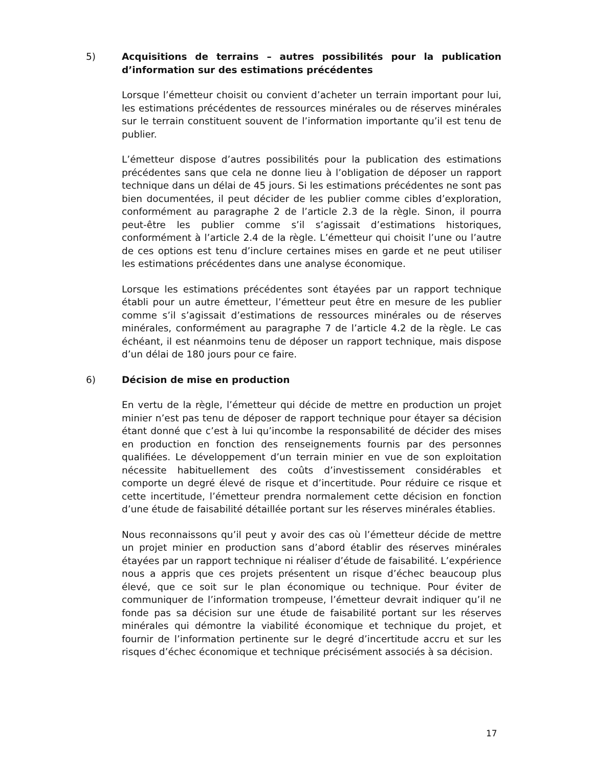5) Acquisitions de terrains – autres possibilités pour la publication d’information sur des estimations précédentes
Lorsque l’émetteur choisit ou convient d’acheter un terrain important pour lui, les estimations précédentes de ressources minérales ou de réserves minérales sur le terrain constituent souvent de l’information importante qu’il est tenu de publier.
L’émetteur dispose d’autres possibilités pour la publication des estimations précédentes sans que cela ne donne lieu à l’obligation de déposer un rapport technique dans un délai de 45 jours. Si les estimations précédentes ne sont pas bien documentées, il peut décider de les publier comme cibles d’exploration, conformément au paragraphe 2 de l’article 2.3 de la règle. Sinon, il pourra peut-être les publier comme s’il s’agissait d’estimations historiques, conformément à l’article 2.4 de la règle. L’émetteur qui choisit l’une ou l’autre de ces options est tenu d’inclure certaines mises en garde et ne peut utiliser les estimations précédentes dans une analyse économique.
Lorsque les estimations précédentes sont étayées par un rapport technique établi pour un autre émetteur, l’émetteur peut être en mesure de les publier comme s’il s’agissait d’estimations de ressources minérales ou de réserves minérales, conformément au paragraphe 7 de l’article 4.2 de la règle. Le cas échéant, il est néanmoins tenu de déposer un rapport technique, mais dispose d’un délai de 180 jours pour ce faire.
6) Décision de mise en production
En vertu de la règle, l’émetteur qui décide de mettre en production un projet minier n’est pas tenu de déposer de rapport technique pour étayer sa décision étant donné que c’est à lui qu’incombe la responsabilité de décider des mises en production en fonction des renseignements fournis par des personnes qualifiées. Le développement d’un terrain minier en vue de son exploitation nécessite habituellement des coûts d’investissement considérables et comporte un degré élevé de risque et d’incertitude. Pour réduire ce risque et cette incertitude, l’émetteur prendra normalement cette décision en fonction d’une étude de faisabilité détaillée portant sur les réserves minérales établies.
Nous reconnaissons qu’il peut y avoir des cas où l’émetteur décide de mettre un projet minier en production sans d’abord établir des réserves minérales étayées par un rapport technique ni réaliser d’étude de faisabilité. L’expérience nous a appris que ces projets présentent un risque d’échec beaucoup plus élevé, que ce soit sur le plan économique ou technique. Pour éviter de communiquer de l’information trompeuse, l’émetteur devrait indiquer qu’il ne fonde pas sa décision sur une étude de faisabilité portant sur les réserves minérales qui démontre la viabilité économique et technique du projet, et fournir de l’information pertinente sur le degré d’incertitude accru et sur les risques d’échec économique et technique précisément associés à sa décision.
17